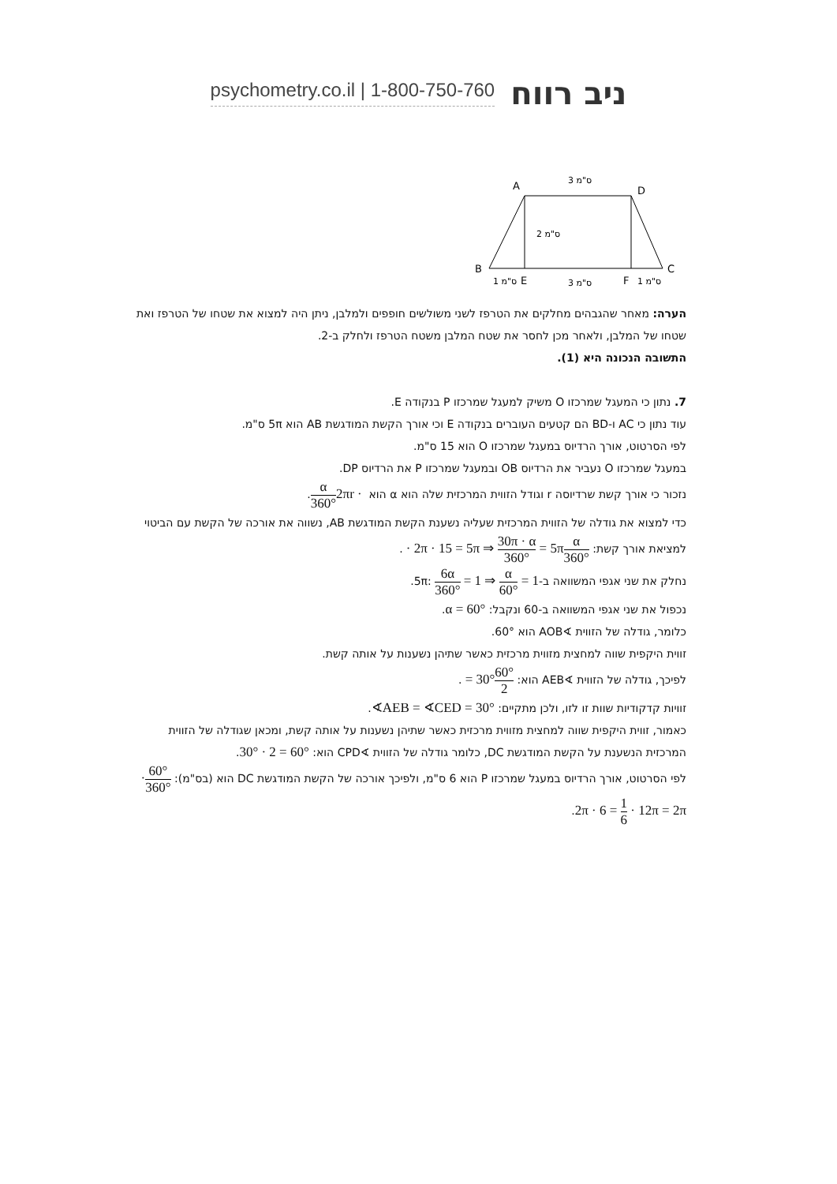psychometry.co.il | 1-800-750-760 ניב רווח
A
D
B
C
E
F
3 ס"מ
2 ס"מ
1 ס"מ
3 ס"מ
1 ס"מ
הערה: מאחר שהגבהים מחלקים את הטרפז לשני משולשים חופפים ולמלבן, ניתן היה למצוא את שטחו של הטרפז ואת שטחו של המלבן, ולאחר מכן לחסר את שטח המלבן משטח הטרפז ולחלק ב-2.
התשובה הנכונה היא (1).
7. נתון כי המעגל שמרכזו O משיק למעגל שמרכזו P בנקודה E.
עוד נתון כי AC ו-BD הם קטעים העוברים בנקודה E וכי אורך הקשת המודגשת AB הוא 5π ס"מ.
לפי הסרטוט, אורך הרדיוס במעגל שמרכזו O הוא 15 ס"מ.
במעגל שמרכזו O נעביר את הרדיוס OB ובמעגל שמרכזו P את הרדיוס DP.
נזכור כי אורך קשת שרדיוסה r וגודל הזווית המרכזית שלה הוא α הוא 2πr · α 360°.
כדי למצוא את גודלה של הזווית המרכזית שעליה נשענת הקשת המודגשת AB, נשווה את אורכה של הקשת עם הביטוי למציאת אורך קשת: α 360° · 2π · 15 = 5π ⇒ 30π · α 360° = 5π.
נחלק את שני אגפי המשוואה ב-5π: 6α 360° = 1 ⇒ α 60° = 1.
נכפול את שני אגפי המשוואה ב-60 ונקבל: α = 60°.
כלומר, גודלה של הזווית ∢AOB הוא 60°.
זווית היקפית שווה למחצית מזווית מרכזית כאשר שתיהן נשענות על אותה קשת.
לפיכך, גודלה של הזווית ∢AEB הוא: 60° 2 = 30°.
זוויות קדקודיות שוות זו לזו, ולכן מתקיים: ∢AEB = ∢CED = 30°.
כאמור, זווית היקפית שווה למחצית מזווית מרכזית כאשר שתיהן נשענות על אותה קשת, ומכאן שגודלה של הזווית המרכזית הנשענת על הקשת המודגשת DC, כלומר גודלה של הזווית ∢CPD הוא: 30° · 2 = 60°.
לפי הסרטוט, אורך הרדיוס במעגל שמרכזו P הוא 6 ס"מ, ולפיכך אורכה של הקשת המודגשת DC הוא (בס"מ): 60° 360° · 2π · 6 = 1 6 · 12π = 2π.